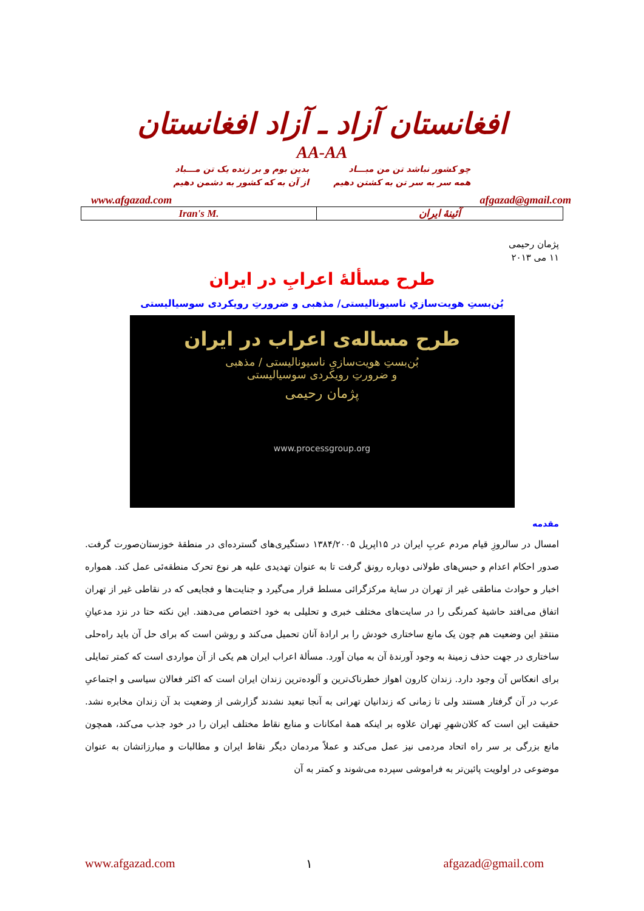افغانستان آزاد ـ آزاد افغانستان
AA-AA
چو کشور نباشد تن من مبـــاد
همه سر به سر تن به کشتن دهیم
بدین بوم و بر زنده یک تن مـــباد
از آن به که کشور به دشمن دهیم
www.afgazad.com afgazad@gmail.com
| Iran's M. | آئینهٔ ایران |
پژمان رحیمی
۱۱ می ۲۰۱۳
طرح مسألهٔ اعرابِ در ایران
بُن‌بستِ هویت‌سازیِ ناسیونالیستی/ مذهبی و ضرورتِ رویکردی سوسیالیستی
طرح مساله‌ی اعراب در ایران
بُن‌بستِ هویت‌سازیِ ناسیونالیستی / مذهبی
و ضرورتِ رویکردی سوسیالیستی
پژمان رحیمی
www.processgroup.org
مقدمه
امسال در سالروزِ قیام مردم عربِ ایران در ۱۵اپریل ۱۳۸۴/۲۰۰۵ دستگیری‌های گسترده‌ای در منطقهٔ خوزستان‌صورت گرفت. صدور احکام اعدام و حبس‌های طولانی دوباره رونق گرفت تا به عنوان تهدیدی علیه هر نوع تحرک منطقه‌ئی عمل کند. همواره اخبار و حوادث مناطقی غیر از تهران در سایهٔ مرکزگرائی مسلط قرار می‌گیرد و جنایت‌ها و فجایعی که در نقاطی غیر از تهران اتفاق می‌افتد حاشیهٔ کمرنگی را در سایت‌های مختلف خبری و تحلیلی به خود اختصاص می‌دهند. این نکته حتا در نزد مدعیانِ منتقدِ این وضعیت هم چون یک مانع ساختاری خودش را بر ارادهٔ آنان تحمیل می‌کند و روشن است که برای حل آن باید راه‌حلی ساختاری در جهت حذف زمینهٔ به وجود آورندهٔ آن به میان آورد. مسألهٔ اعراب ایران هم یکی از آن مواردی است که کمتر تمایلی برای انعکاس آن وجود دارد. زندان کارون اهواز خطرناک‌ترین و آلوده‌ترین زندان ایران است که اکثر فعالان سیاسی و اجتماعیِ عرب در آن گرفتار هستند ولی تا زمانی که زندانیان تهرانی به آنجا تبعید نشدند گزارشی از وضعیت بد آن زندان مخابره نشد. حقیقت این است که کلان‌شهرِ تهران علاوه بر اینکه همهٔ امکانات و منابع نقاط مختلف ایران را در خود جذب می‌کند، همچون مانع بزرگی بر سر راه اتحاد مردمی نیز عمل می‌کند و عملاً مردمان دیگر نقاط ایران و مطالبات و مبارزاتشان به عنوان موضوعی در اولویت پائین‌تر به فراموشی سپرده می‌شوند و کمتر به آن
www.afgazad.com ۱ afgazad@gmail.com